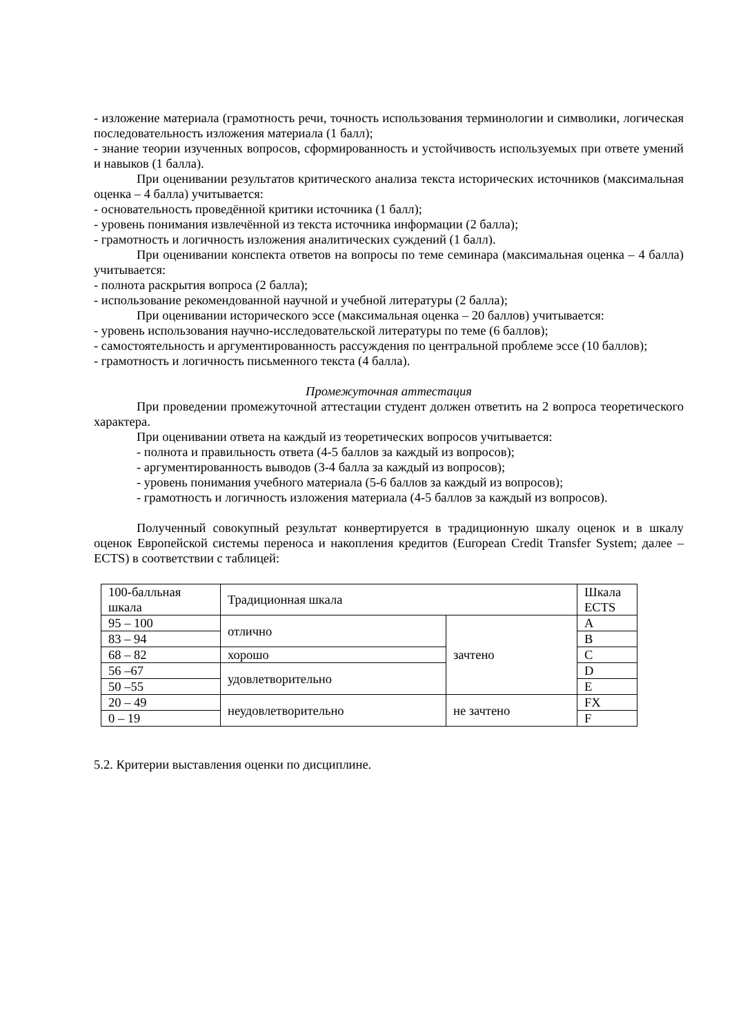- изложение материала (грамотность речи, точность использования терминологии и символики, логическая последовательность изложения материала (1 балл);
- знание теории изученных вопросов, сформированность и устойчивость используемых при ответе умений и навыков (1 балла).
При оценивании результатов критического анализа текста исторических источников (максимальная оценка – 4 балла) учитывается:
- основательность проведённой критики источника (1 балл);
- уровень понимания извлечённой из текста источника информации (2 балла);
- грамотность и логичность изложения аналитических суждений (1 балл).
При оценивании конспекта ответов на вопросы по теме семинара (максимальная оценка – 4 балла) учитывается:
- полнота раскрытия вопроса (2 балла);
- использование рекомендованной научной и учебной литературы (2 балла);
При оценивании исторического эссе (максимальная оценка – 20 баллов) учитывается:
- уровень использования научно-исследовательской литературы по теме (6 баллов);
- самостоятельность и аргументированность рассуждения по центральной проблеме эссе (10 баллов);
- грамотность и логичность письменного текста (4 балла).
Промежуточная аттестация
При проведении промежуточной аттестации студент должен ответить на 2 вопроса теоретического характера.
При оценивании ответа на каждый из теоретических вопросов учитывается:
- полнота и правильность ответа (4-5 баллов за каждый из вопросов);
- аргументированность выводов (3-4 балла за каждый из вопросов);
- уровень понимания учебного материала (5-6 баллов за каждый из вопросов);
- грамотность и логичность изложения материала (4-5 баллов за каждый из вопросов).
Полученный совокупный результат конвертируется в традиционную шкалу оценок и в шкалу оценок Европейской системы переноса и накопления кредитов (European Credit Transfer System; далее – ECTS) в соответствии с таблицей:
| 100-балльная шкала | Традиционная шкала | | Шкала ECTS |
| 95 – 100 | отлично | зачтено | A |
| 83 – 94 | | | B |
| 68 – 82 | хорошо | | C |
| 56 –67 | удовлетворительно | | D |
| 50 –55 | | | E |
| 20 – 49 | неудовлетворительно | не зачтено | FX |
| 0 – 19 | | | F |
5.2. Критерии выставления оценки по дисциплине.